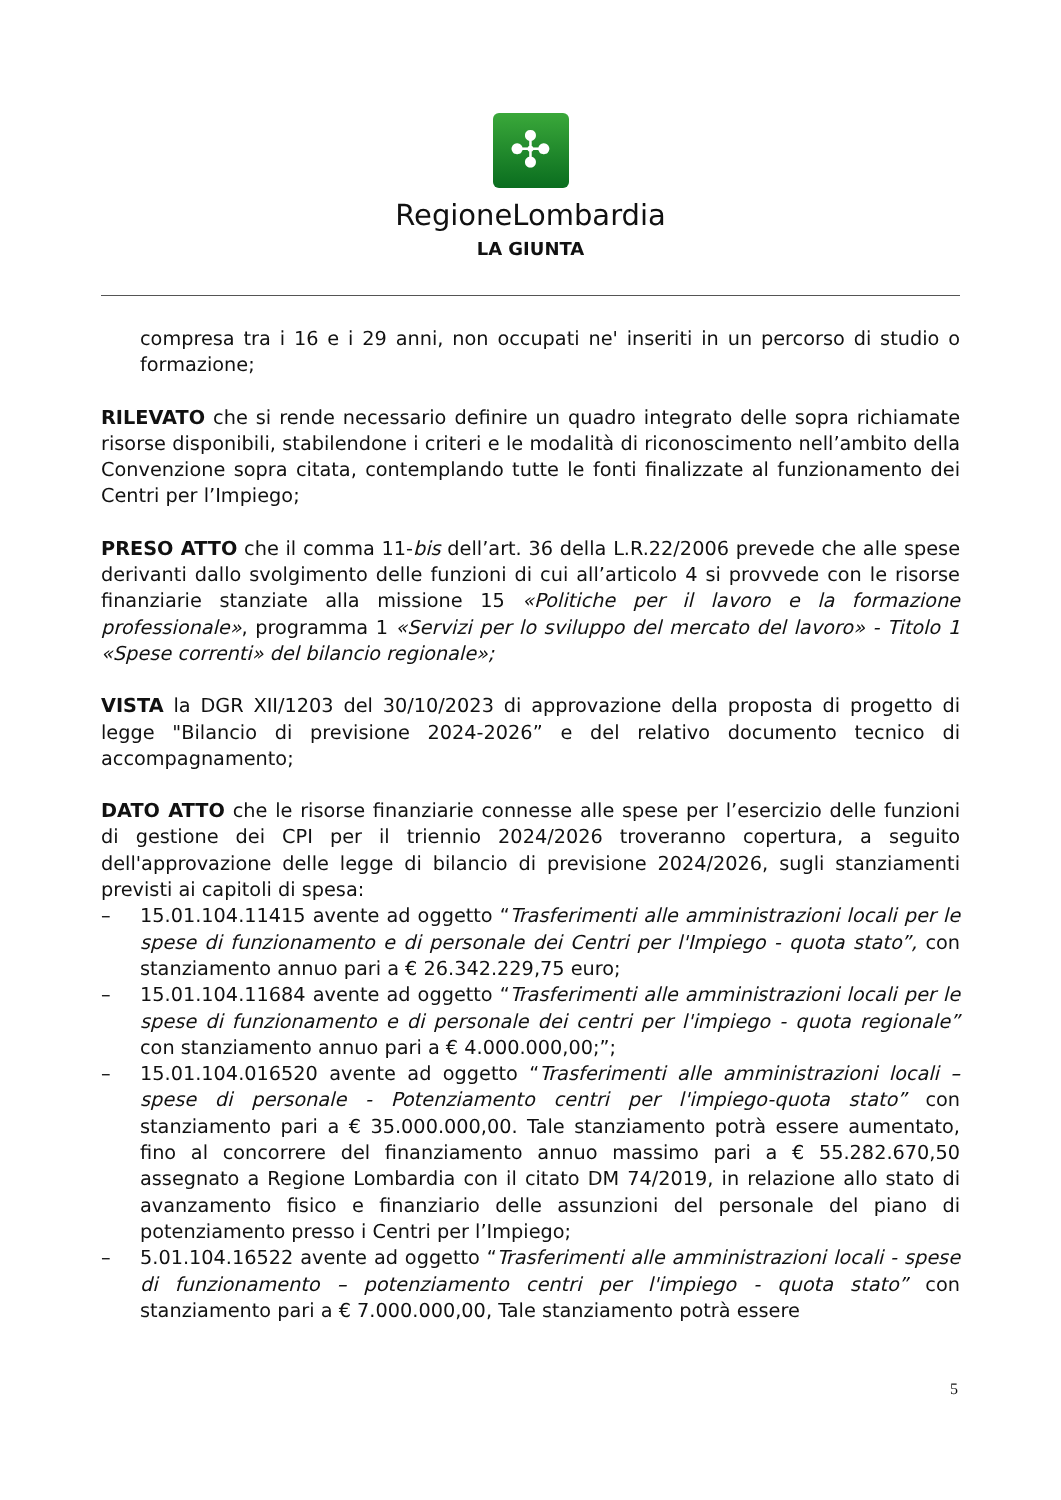✣
RegioneLombardia
LA GIUNTA
compresa tra i 16 e i 29 anni, non occupati ne' inseriti in un percorso di studio o formazione;
RILEVATO che si rende necessario definire un quadro integrato delle sopra richiamate risorse disponibili, stabilendone i criteri e le modalità di riconoscimento nell’ambito della Convenzione sopra citata, contemplando tutte le fonti finalizzate al funzionamento dei Centri per l’Impiego;
PRESO ATTO che il comma 11-bis dell’art. 36 della L.R.22/2006 prevede che alle spese derivanti dallo svolgimento delle funzioni di cui all’articolo 4 si provvede con le risorse finanziarie stanziate alla missione 15 «Politiche per il lavoro e la formazione professionale», programma 1 «Servizi per lo sviluppo del mercato del lavoro» - Titolo 1 «Spese correnti» del bilancio regionale»;
VISTA la DGR XII/1203 del 30/10/2023 di approvazione della proposta di progetto di legge "Bilancio di previsione 2024-2026” e del relativo documento tecnico di accompagnamento;
DATO ATTO che le risorse finanziarie connesse alle spese per l’esercizio delle funzioni di gestione dei CPI per il triennio 2024/2026 troveranno copertura, a seguito dell'approvazione delle legge di bilancio di previsione 2024/2026, sugli stanziamenti previsti ai capitoli di spesa:
– 15.01.104.11415 avente ad oggetto “Trasferimenti alle amministrazioni locali per le spese di funzionamento e di personale dei Centri per l'Impiego - quota stato”, con stanziamento annuo pari a € 26.342.229,75 euro;
– 15.01.104.11684 avente ad oggetto “Trasferimenti alle amministrazioni locali per le spese di funzionamento e di personale dei centri per l'impiego - quota regionale” con stanziamento annuo pari a € 4.000.000,00;”;
– 15.01.104.016520 avente ad oggetto “Trasferimenti alle amministrazioni locali – spese di personale - Potenziamento centri per l'impiego-quota stato” con stanziamento pari a € 35.000.000,00. Tale stanziamento potrà essere aumentato, fino al concorrere del finanziamento annuo massimo pari a € 55.282.670,50 assegnato a Regione Lombardia con il citato DM 74/2019, in relazione allo stato di avanzamento fisico e finanziario delle assunzioni del personale del piano di potenziamento presso i Centri per l’Impiego;
– 5.01.104.16522 avente ad oggetto “Trasferimenti alle amministrazioni locali - spese di funzionamento – potenziamento centri per l'impiego - quota stato” con stanziamento pari a € 7.000.000,00, Tale stanziamento potrà essere
5